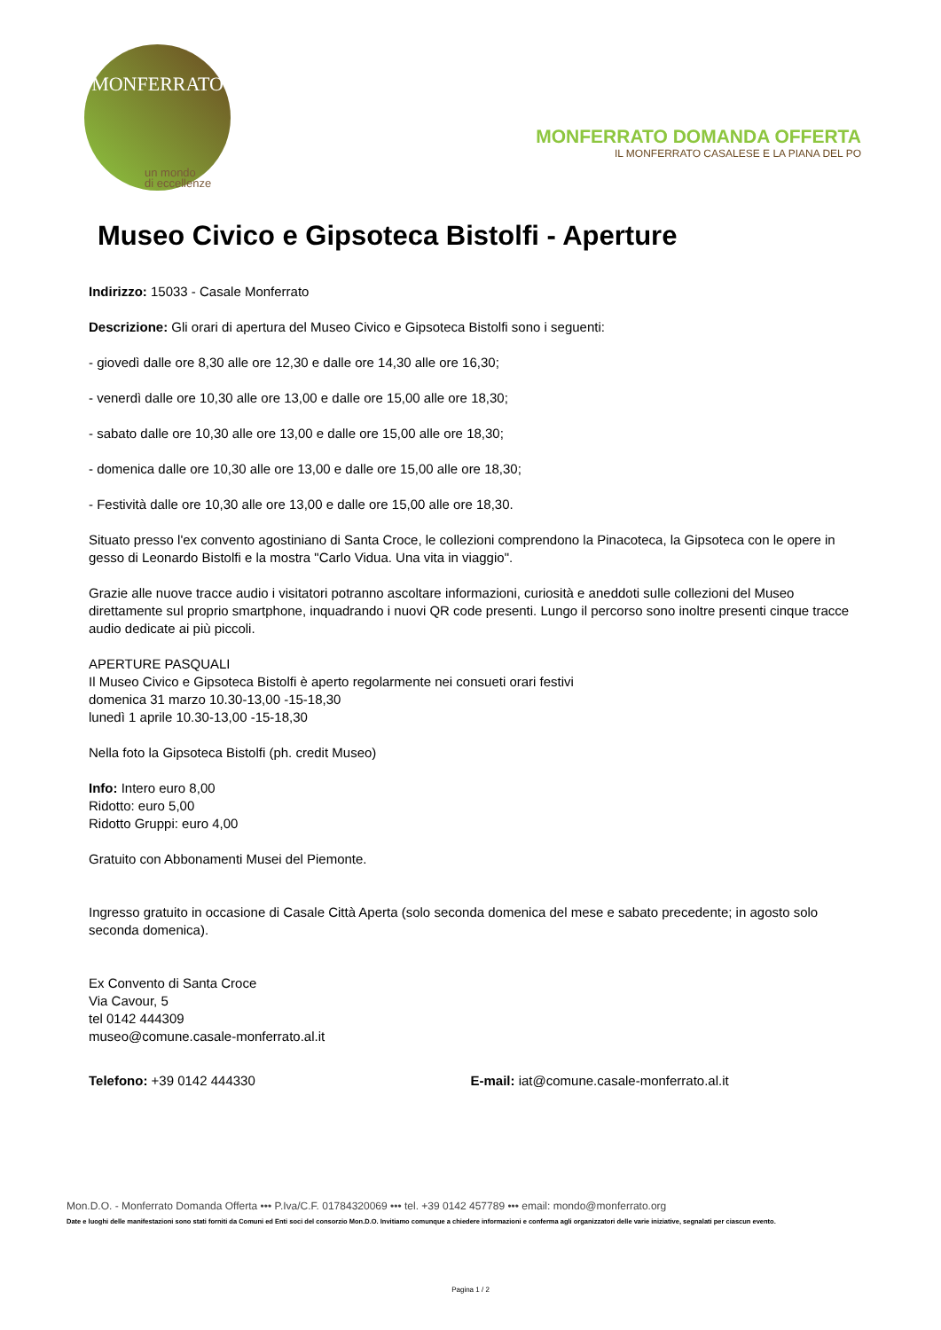MONFERRATO
un mondo
di eccellenze
MONFERRATO DOMANDA OFFERTA
IL MONFERRATO CASALESE E LA PIANA DEL PO
Museo Civico e Gipsoteca Bistolfi - Aperture
Indirizzo: 15033 - Casale Monferrato
Descrizione: Gli orari di apertura del Museo Civico e Gipsoteca Bistolfi sono i seguenti:
- giovedì dalle ore 8,30 alle ore 12,30 e dalle ore 14,30 alle ore 16,30;
- venerdì dalle ore 10,30 alle ore 13,00 e dalle ore 15,00 alle ore 18,30;
- sabato dalle ore 10,30 alle ore 13,00 e dalle ore 15,00 alle ore 18,30;
- domenica dalle ore 10,30 alle ore 13,00 e dalle ore 15,00 alle ore 18,30;
- Festività dalle ore 10,30 alle ore 13,00 e dalle ore 15,00 alle ore 18,30.
Situato presso l'ex convento agostiniano di Santa Croce, le collezioni comprendono la Pinacoteca, la Gipsoteca con le opere in gesso di Leonardo Bistolfi e la mostra "Carlo Vidua. Una vita in viaggio".
Grazie alle nuove tracce audio i visitatori potranno ascoltare informazioni, curiosità e aneddoti sulle collezioni del Museo direttamente sul proprio smartphone, inquadrando i nuovi QR code presenti. Lungo il percorso sono inoltre presenti cinque tracce audio dedicate ai più piccoli.
APERTURE PASQUALI
Il Museo Civico e Gipsoteca Bistolfi è aperto regolarmente nei consueti orari festivi
domenica 31 marzo 10.30-13,00 -15-18,30
lunedì 1 aprile 10.30-13,00 -15-18,30
Nella foto la Gipsoteca Bistolfi (ph. credit Museo)
Info: Intero euro 8,00
Ridotto: euro 5,00
Ridotto Gruppi: euro 4,00
Gratuito con Abbonamenti Musei del Piemonte.
Ingresso gratuito in occasione di Casale Città Aperta (solo seconda domenica del mese e sabato precedente; in agosto solo seconda domenica).
Ex Convento di Santa Croce
Via Cavour, 5
tel 0142 444309
museo@comune.casale-monferrato.al.it
Telefono: +39 0142 444330 E-mail: iat@comune.casale-monferrato.al.it
Mon.D.O. - Monferrato Domanda Offerta ••• P.Iva/C.F. 01784320069 ••• tel. +39 0142 457789 ••• email: mondo@monferrato.org
Date e luoghi delle manifestazioni sono stati forniti da Comuni ed Enti soci del consorzio Mon.D.O. Invitiamo comunque a chiedere informazioni e conferma agli organizzatori delle varie iniziative, segnalati per ciascun evento.
Pagina 1 / 2